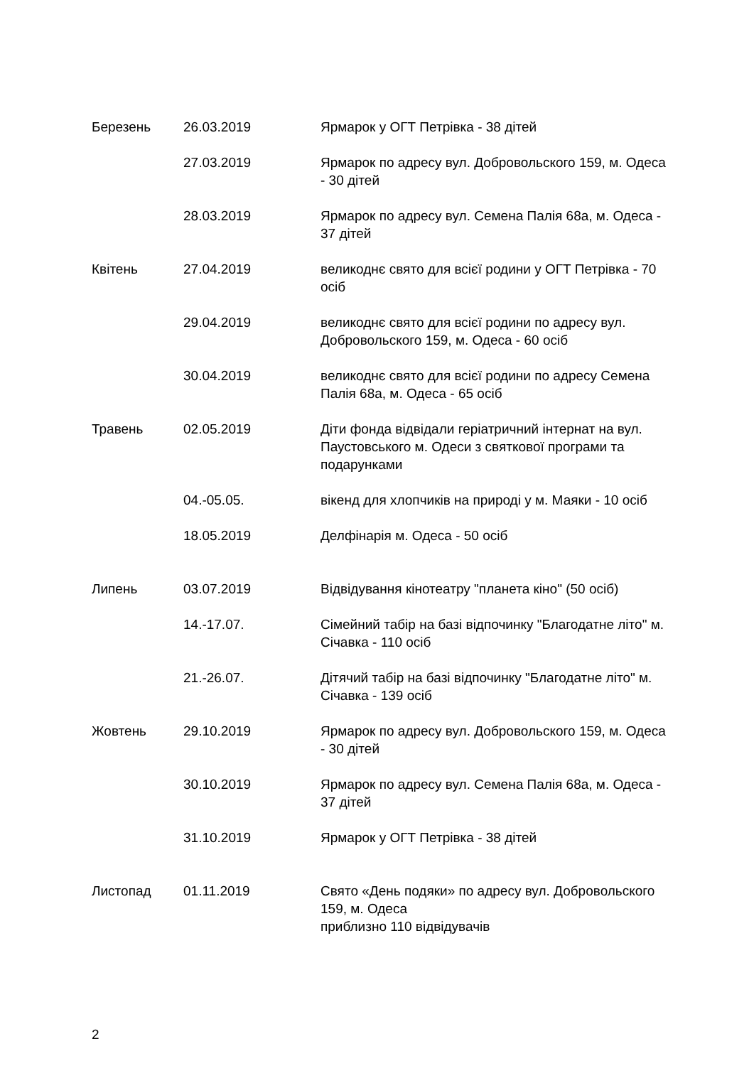| Березень | 26.03.2019 | Ярмарок у ОГТ Петрівка - 38 дітей |
| | 27.03.2019 | Ярмарок по адресу вул. Добровольского 159, м. Одеса - 30 дітей |
| | 28.03.2019 | Ярмарок по адресу вул. Семена Палія 68а, м. Одеса - 37 дітей |
| Квітень | 27.04.2019 | великоднє свято для всієї родини у ОГТ Петрівка - 70 осіб |
| | 29.04.2019 | великоднє свято для всієї родини по адресу вул. Добровольского 159, м. Одеса - 60 осіб |
| | 30.04.2019 | великоднє свято для всієї родини по адресу Семена Палія 68а, м. Одеса - 65 осіб |
| Травень | 02.05.2019 | Діти фонда відвідали геріатричний інтернат на вул. Паустовського м. Одеси з святкової програми та подарунками |
| | 04.-05.05. | вікенд для хлопчиків на природі у м. Маяки - 10 осіб |
| | 18.05.2019 | Делфінарія м. Одеса - 50 осіб |
| Липень | 03.07.2019 | Відвідування кінотеатру "планета кіно" (50 осіб) |
| | 14.-17.07. | Сімейний табір на базі відпочинку "Благодатне літо" м. Січавка - 110 осіб |
| | 21.-26.07. | Дітячий табір на базі відпочинку "Благодатне літо" м. Січавка - 139 осіб |
| Жовтень | 29.10.2019 | Ярмарок по адресу вул. Добровольского 159, м. Одеса - 30 дітей |
| | 30.10.2019 | Ярмарок по адресу вул. Семена Палія 68а, м. Одеса - 37 дітей |
| | 31.10.2019 | Ярмарок у ОГТ Петрівка - 38 дітей |
| Листопад | 01.11.2019 | Свято «День подяки» по адресу вул. Добровольского 159, м. Одеса приблизно 110 відвідувачів |
2